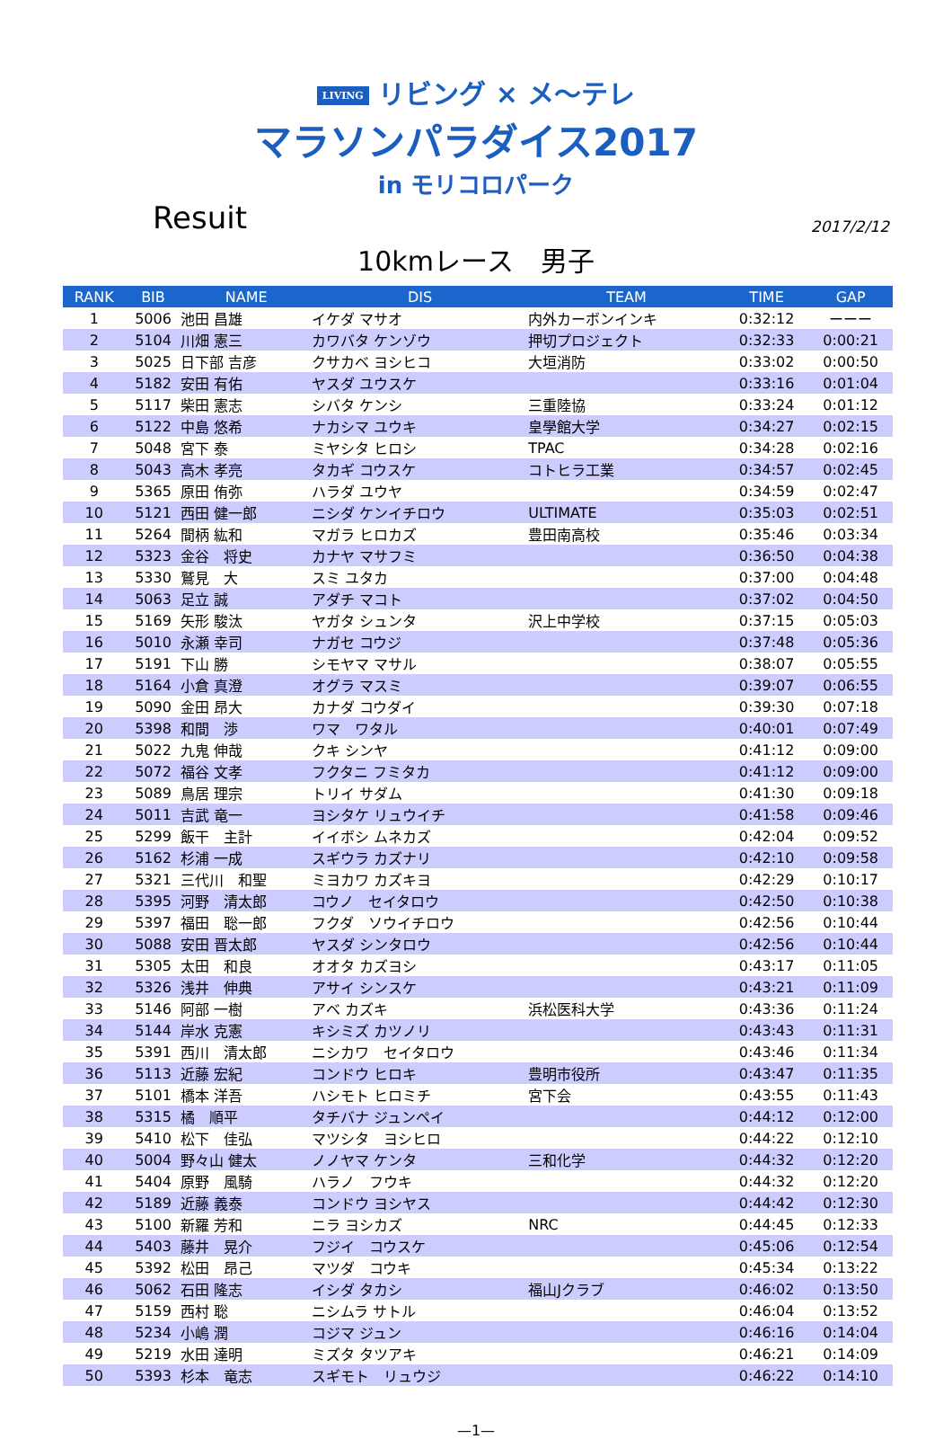LIVING リビング × メ〜テレ
マラソンパラダイス2017
in モリコロパーク
Resuit
2017/2/12
10kmレース　男子
| RANK | BIB | NAME | DIS | TEAM | TIME | GAP |
| --- | --- | --- | --- | --- | --- | --- |
| 1 | 5006 | 池田 昌雄 | イケダ マサオ | 内外カーボンインキ | 0:32:12 | ーーー |
| 2 | 5104 | 川畑 憲三 | カワバタ ケンゾウ | 押切プロジェクト | 0:32:33 | 0:00:21 |
| 3 | 5025 | 日下部 吉彦 | クサカベ ヨシヒコ | 大垣消防 | 0:33:02 | 0:00:50 |
| 4 | 5182 | 安田 有佑 | ヤスダ ユウスケ | | 0:33:16 | 0:01:04 |
| 5 | 5117 | 柴田 憲志 | シバタ ケンシ | 三重陸協 | 0:33:24 | 0:01:12 |
| 6 | 5122 | 中島 悠希 | ナカシマ ユウキ | 皇學館大学 | 0:34:27 | 0:02:15 |
| 7 | 5048 | 宮下 泰 | ミヤシタ ヒロシ | TPAC | 0:34:28 | 0:02:16 |
| 8 | 5043 | 高木 孝亮 | タカギ コウスケ | コトヒラ工業 | 0:34:57 | 0:02:45 |
| 9 | 5365 | 原田 侑弥 | ハラダ ユウヤ | | 0:34:59 | 0:02:47 |
| 10 | 5121 | 西田 健一郎 | ニシダ ケンイチロウ | ULTIMATE | 0:35:03 | 0:02:51 |
| 11 | 5264 | 間柄 紘和 | マガラ ヒロカズ | 豊田南高校 | 0:35:46 | 0:03:34 |
| 12 | 5323 | 金谷 将史 | カナヤ マサフミ | | 0:36:50 | 0:04:38 |
| 13 | 5330 | 鷲見 大 | スミ ユタカ | | 0:37:00 | 0:04:48 |
| 14 | 5063 | 足立 誠 | アダチ マコト | | 0:37:02 | 0:04:50 |
| 15 | 5169 | 矢形 駿汰 | ヤガタ シュンタ | 沢上中学校 | 0:37:15 | 0:05:03 |
| 16 | 5010 | 永瀬 幸司 | ナガセ コウジ | | 0:37:48 | 0:05:36 |
| 17 | 5191 | 下山 勝 | シモヤマ マサル | | 0:38:07 | 0:05:55 |
| 18 | 5164 | 小倉 真澄 | オグラ マスミ | | 0:39:07 | 0:06:55 |
| 19 | 5090 | 金田 昂大 | カナダ コウダイ | | 0:39:30 | 0:07:18 |
| 20 | 5398 | 和間 渉 | ワマ ワタル | | 0:40:01 | 0:07:49 |
| 21 | 5022 | 九鬼 伸哉 | クキ シンヤ | | 0:41:12 | 0:09:00 |
| 22 | 5072 | 福谷 文孝 | フクタニ フミタカ | | 0:41:12 | 0:09:00 |
| 23 | 5089 | 鳥居 理宗 | トリイ サダム | | 0:41:30 | 0:09:18 |
| 24 | 5011 | 吉武 竜一 | ヨシタケ リュウイチ | | 0:41:58 | 0:09:46 |
| 25 | 5299 | 飯干 主計 | イイボシ ムネカズ | | 0:42:04 | 0:09:52 |
| 26 | 5162 | 杉浦 一成 | スギウラ カズナリ | | 0:42:10 | 0:09:58 |
| 27 | 5321 | 三代川 和聖 | ミヨカワ カズキヨ | | 0:42:29 | 0:10:17 |
| 28 | 5395 | 河野 清太郎 | コウノ セイタロウ | | 0:42:50 | 0:10:38 |
| 29 | 5397 | 福田 聡一郎 | フクダ ソウイチロウ | | 0:42:56 | 0:10:44 |
| 30 | 5088 | 安田 晋太郎 | ヤスダ シンタロウ | | 0:42:56 | 0:10:44 |
| 31 | 5305 | 太田 和良 | オオタ カズヨシ | | 0:43:17 | 0:11:05 |
| 32 | 5326 | 浅井 伸典 | アサイ シンスケ | | 0:43:21 | 0:11:09 |
| 33 | 5146 | 阿部 一樹 | アベ カズキ | 浜松医科大学 | 0:43:36 | 0:11:24 |
| 34 | 5144 | 岸水 克憲 | キシミズ カツノリ | | 0:43:43 | 0:11:31 |
| 35 | 5391 | 西川 清太郎 | ニシカワ セイタロウ | | 0:43:46 | 0:11:34 |
| 36 | 5113 | 近藤 宏紀 | コンドウ ヒロキ | 豊明市役所 | 0:43:47 | 0:11:35 |
| 37 | 5101 | 橋本 洋吾 | ハシモト ヒロミチ | 宮下会 | 0:43:55 | 0:11:43 |
| 38 | 5315 | 橘 順平 | タチバナ ジュンペイ | | 0:44:12 | 0:12:00 |
| 39 | 5410 | 松下 佳弘 | マツシタ ヨシヒロ | | 0:44:22 | 0:12:10 |
| 40 | 5004 | 野々山 健太 | ノノヤマ ケンタ | 三和化学 | 0:44:32 | 0:12:20 |
| 41 | 5404 | 原野 風騎 | ハラノ フウキ | | 0:44:32 | 0:12:20 |
| 42 | 5189 | 近藤 義泰 | コンドウ ヨシヤス | | 0:44:42 | 0:12:30 |
| 43 | 5100 | 新羅 芳和 | ニラ ヨシカズ | NRC | 0:44:45 | 0:12:33 |
| 44 | 5403 | 藤井 晃介 | フジイ コウスケ | | 0:45:06 | 0:12:54 |
| 45 | 5392 | 松田 昂己 | マツダ コウキ | | 0:45:34 | 0:13:22 |
| 46 | 5062 | 石田 隆志 | イシダ タカシ | 福山Jクラブ | 0:46:02 | 0:13:50 |
| 47 | 5159 | 西村 聡 | ニシムラ サトル | | 0:46:04 | 0:13:52 |
| 48 | 5234 | 小嶋 潤 | コジマ ジュン | | 0:46:16 | 0:14:04 |
| 49 | 5219 | 水田 達明 | ミズタ タツアキ | | 0:46:21 | 0:14:09 |
| 50 | 5393 | 杉本 竜志 | スギモト リュウジ | | 0:46:22 | 0:14:10 |
—1—